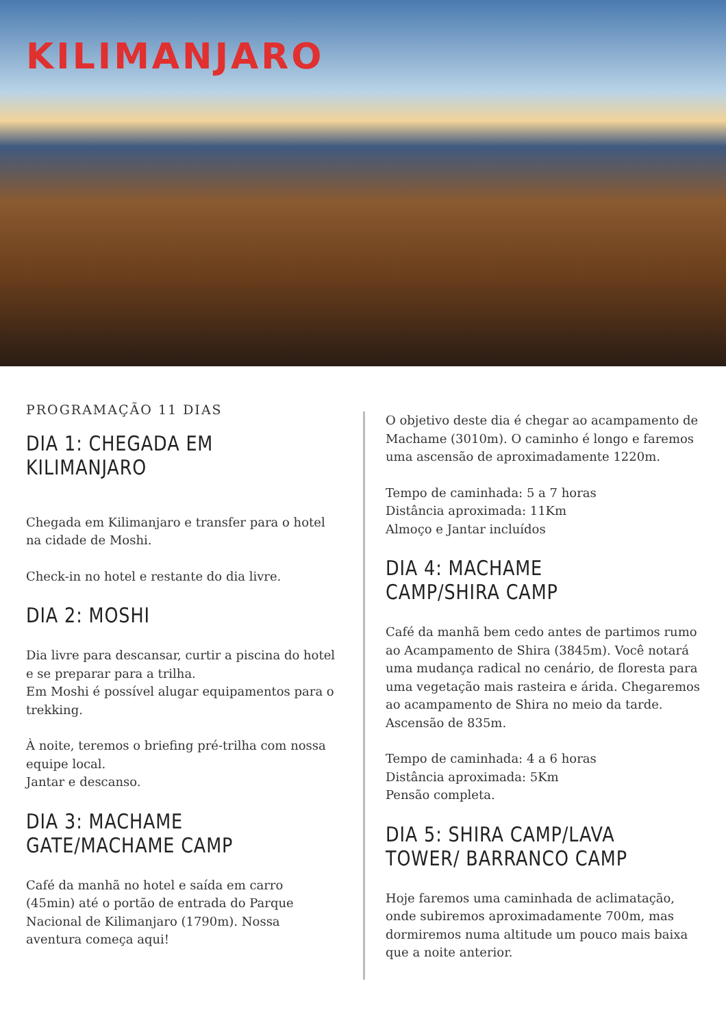KILIMANJARO
PROGRAMAÇÃO 11 DIAS
DIA 1: CHEGADA EM KILIMANJARO
Chegada em Kilimanjaro e transfer para o hotel na cidade de Moshi.
Check-in no hotel e restante do dia livre.
DIA 2: MOSHI
Dia livre para descansar, curtir a piscina do hotel e se preparar para a trilha.
Em Moshi é possível alugar equipamentos para o trekking.
À noite, teremos o briefing pré-trilha com nossa equipe local.
Jantar e descanso.
DIA 3: MACHAME GATE/MACHAME CAMP
Café da manhã no hotel e saída em carro (45min) até o portão de entrada do Parque Nacional de Kilimanjaro (1790m). Nossa aventura começa aqui!
O objetivo deste dia é chegar ao acampamento de Machame (3010m). O caminho é longo e faremos uma ascensão de aproximadamente 1220m.
Tempo de caminhada: 5 a 7 horas
Distância aproximada: 11Km
Almoço e Jantar incluídos
DIA 4: MACHAME CAMP/SHIRA CAMP
Café da manhã bem cedo antes de partimos rumo ao Acampamento de Shira (3845m). Você notará uma mudança radical no cenário, de floresta para uma vegetação mais rasteira e árida. Chegaremos ao acampamento de Shira no meio da tarde. Ascensão de 835m.
Tempo de caminhada: 4 a 6 horas
Distância aproximada: 5Km
Pensão completa.
DIA 5: SHIRA CAMP/LAVA TOWER/ BARRANCO CAMP
Hoje faremos uma caminhada de aclimatação, onde subiremos aproximadamente 700m, mas dormiremos numa altitude um pouco mais baixa que a noite anterior.